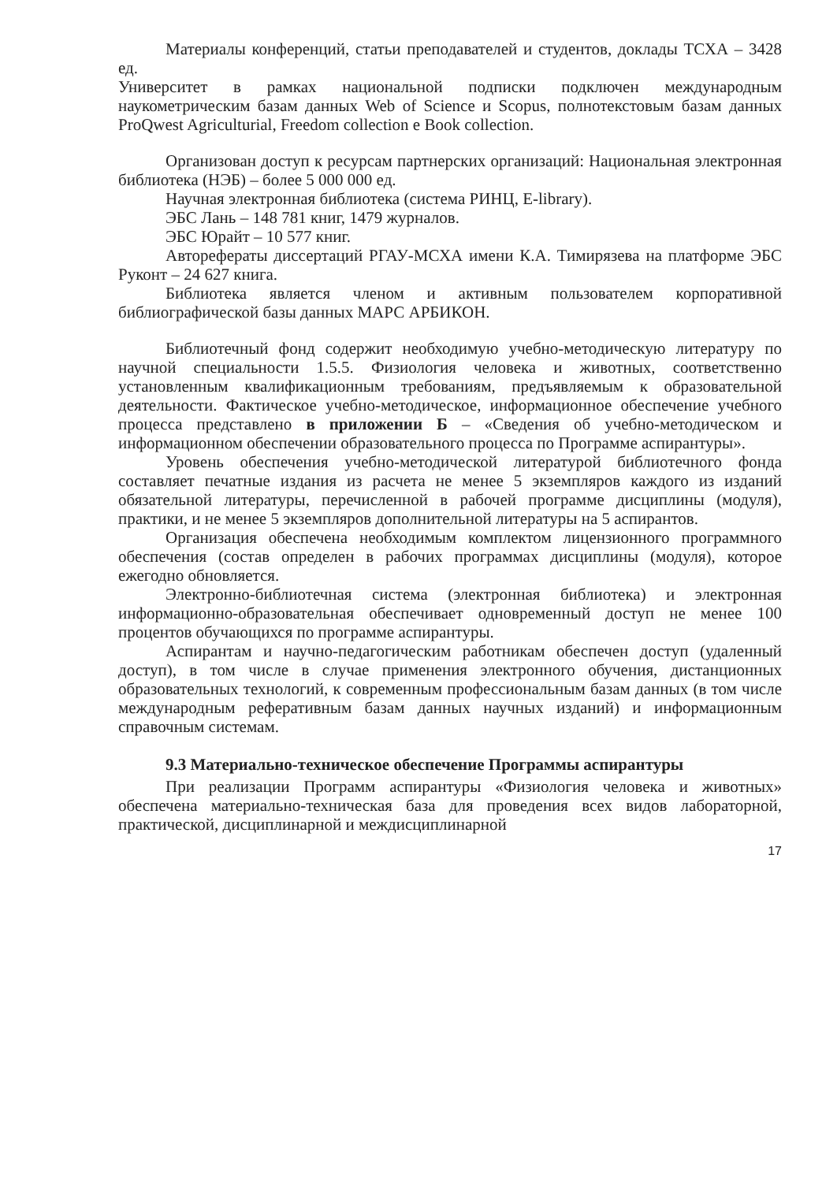Материалы конференций, статьи преподавателей и студентов, доклады ТСХА – 3428 ед.
Университет в рамках национальной подписки подключен международным наукометрическим базам данных Web of Science и Scopus, полнотекстовым базам данных ProQwest Agriculturial, Freedom collection e Book collection.
Организован доступ к ресурсам партнерских организаций: Национальная электронная библиотека (НЭБ) – более 5 000 000 ед.
Научная электронная библиотека (система РИНЦ, E-library).
ЭБС Лань – 148 781 книг, 1479 журналов.
ЭБС Юрайт – 10 577 книг.
Авторефераты диссертаций РГАУ-МСХА имени К.А. Тимирязева на платформе ЭБС Руконт – 24 627 книга.
Библиотека является членом и активным пользователем корпоративной библиографической базы данных МАРС АРБИКОН.
Библиотечный фонд содержит необходимую учебно-методическую литературу по научной специальности 1.5.5. Физиология человека и животных, соответственно установленным квалификационным требованиям, предъявляемым к образовательной деятельности. Фактическое учебно-методическое, информационное обеспечение учебного процесса представлено в приложении Б – «Сведения об учебно-методическом и информационном обеспечении образовательного процесса по Программе аспирантуры».
Уровень обеспечения учебно-методической литературой библиотечного фонда составляет печатные издания из расчета не менее 5 экземпляров каждого из изданий обязательной литературы, перечисленной в рабочей программе дисциплины (модуля), практики, и не менее 5 экземпляров дополнительной литературы на 5 аспирантов.
Организация обеспечена необходимым комплектом лицензионного программного обеспечения (состав определен в рабочих программах дисциплины (модуля), которое ежегодно обновляется.
Электронно-библиотечная система (электронная библиотека) и электронная информационно-образовательная обеспечивает одновременный доступ не менее 100 процентов обучающихся по программе аспирантуры.
Аспирантам и научно-педагогическим работникам обеспечен доступ (удаленный доступ), в том числе в случае применения электронного обучения, дистанционных образовательных технологий, к современным профессиональным базам данных (в том числе международным реферативным базам данных научных изданий) и информационным справочным системам.
9.3 Материально-техническое обеспечение Программы аспирантуры
При реализации Программ аспирантуры «Физиология человека и животных» обеспечена материально-техническая база для проведения всех видов лабораторной, практической, дисциплинарной и междисциплинарной
17